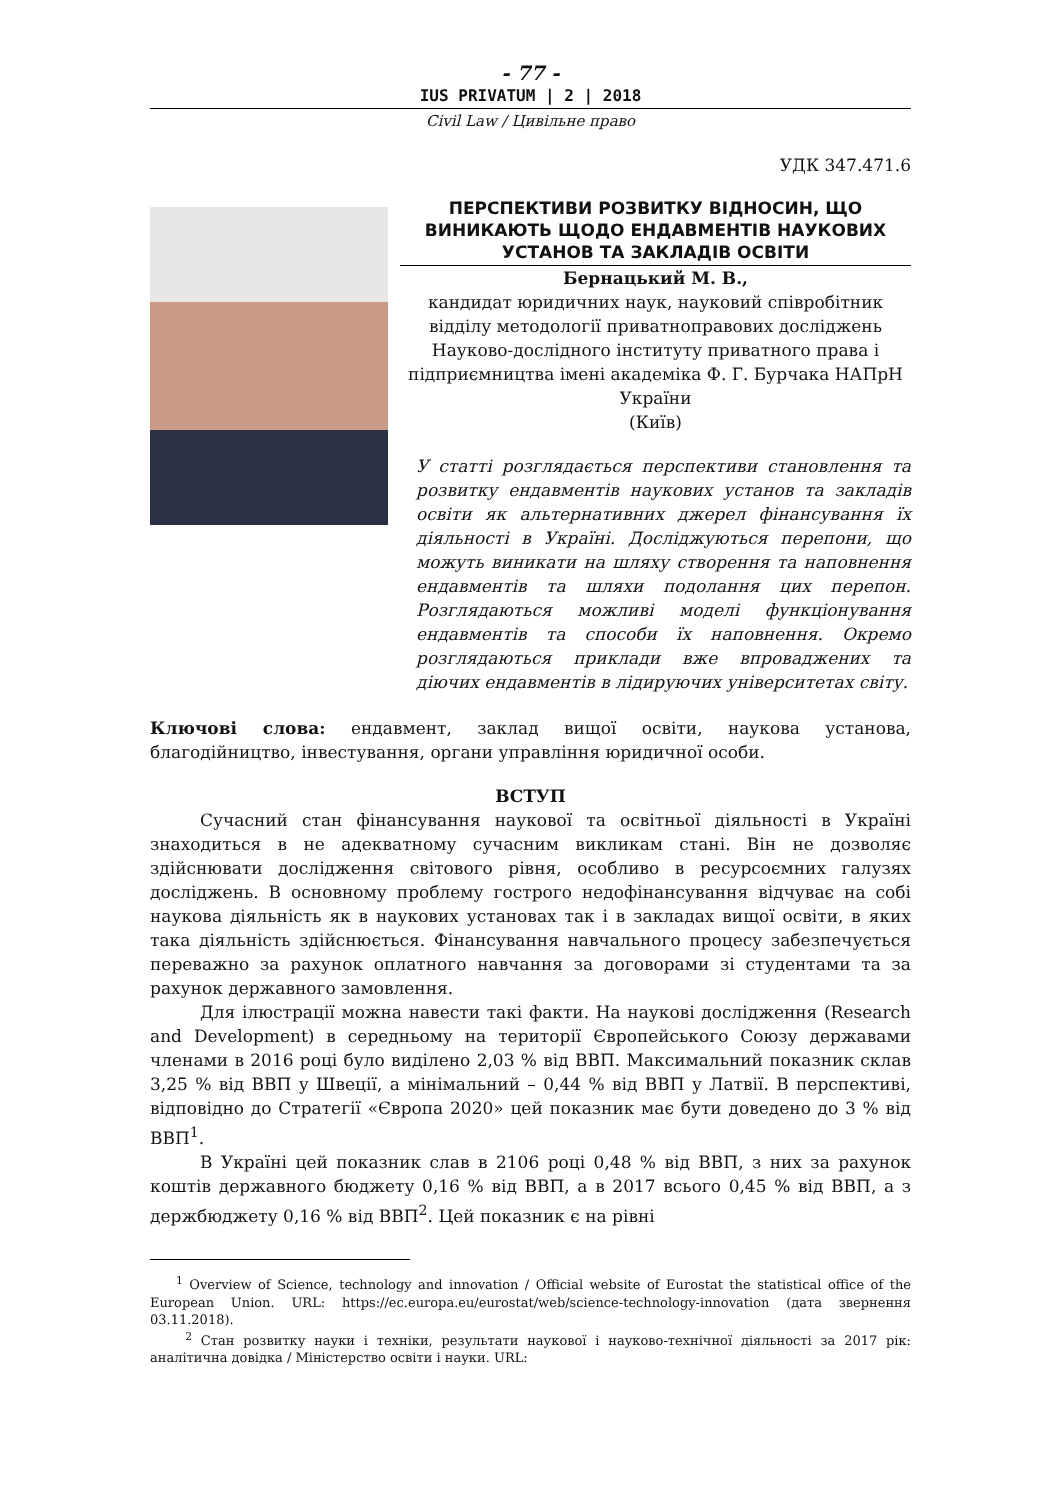- 77 -
IUS PRIVATUM | 2 | 2018
Civil Law / Цивільне право
УДК 347.471.6
ПЕРСПЕКТИВИ РОЗВИТКУ ВІДНОСИН, ЩО ВИНИКАЮТЬ ЩОДО ЕНДАВМЕНТІВ НАУКОВИХ УСТАНОВ ТА ЗАКЛАДІВ ОСВІТИ
Бернацький М. В.,
кандидат юридичних наук, науковий співробітник відділу методології приватноправових досліджень Науково-дослідного інституту приватного права і підприємництва імені академіка Ф. Г. Бурчака НАПрН України
(Київ)
У статті розглядається перспективи становлення та розвитку ендавментів наукових установ та закладів освіти як альтернативних джерел фінансування їх діяльності в Україні. Досліджуються перепони, що можуть виникати на шляху створення та наповнення ендавментів та шляхи подолання цих перепон. Розглядаються можливі моделі функціонування ендавментів та способи їх наповнення. Окремо розглядаються приклади вже впроваджених та діючих ендавментів в лідируючих університетах світу.
Ключові слова: ендавмент, заклад вищої освіти, наукова установа, благодійництво, інвестування, органи управління юридичної особи.
ВСТУП
Сучасний стан фінансування наукової та освітньої діяльності в Україні знаходиться в не адекватному сучасним викликам стані. Він не дозволяє здійснювати дослідження світового рівня, особливо в ресурсоємних галузях досліджень. В основному проблему гострого недофінансування відчуває на собі наукова діяльність як в наукових установах так і в закладах вищої освіти, в яких така діяльність здійснюється. Фінансування навчального процесу забезпечується переважно за рахунок оплатного навчання за договорами зі студентами та за рахунок державного замовлення.
Для ілюстрації можна навести такі факти. На наукові дослідження (Research and Development) в середньому на території Європейського Союзу державами членами в 2016 році було виділено 2,03 % від ВВП. Максимальний показник склав 3,25 % від ВВП у Швеції, а мінімальний – 0,44 % від ВВП у Латвії. В перспективі, відповідно до Стратегії «Європа 2020» цей показник має бути доведено до 3 % від ВВП<sup>1</sup>.
В Україні цей показник слав в 2106 році 0,48 % від ВВП, з них за рахунок коштів державного бюджету 0,16 % від ВВП, а в 2017 всього 0,45 % від ВВП, а з держбюджету 0,16 % від ВВП<sup>2</sup>. Цей показник є на рівні
<sup>1</sup> Overview of Science, technology and innovation / Official website of Eurostat the statistical office of the European Union. URL: https://ec.europa.eu/eurostat/web/science-technology-innovation (дата звернення 03.11.2018).
<sup>2</sup> Стан розвитку науки і техніки, результати наукової і науково-технічної діяльності за 2017 рік: аналітична довідка / Міністерство освіти і науки. URL: